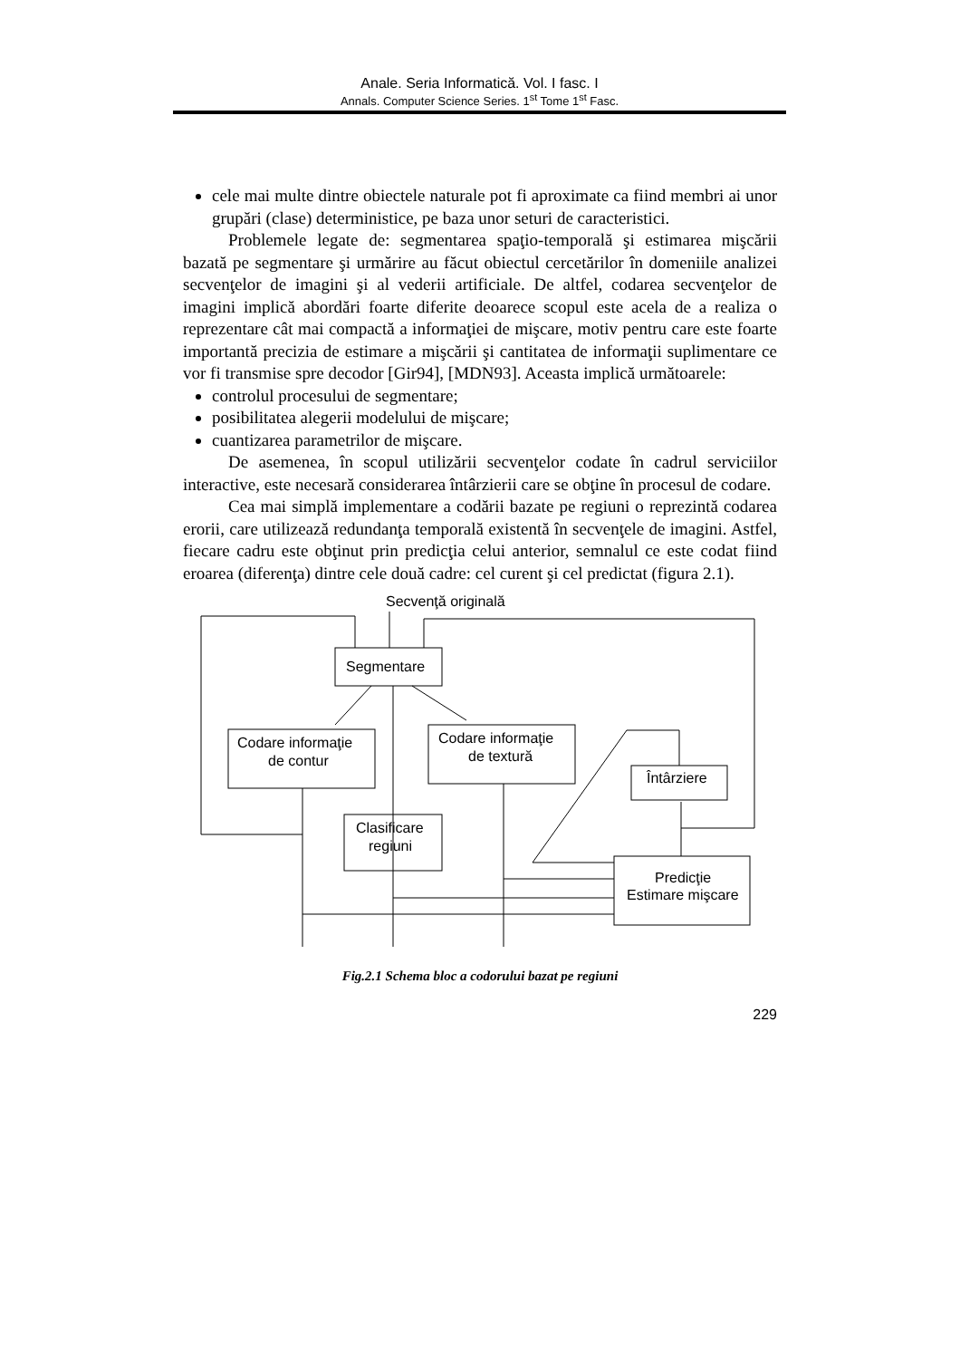Anale. Seria Informatică. Vol. I fasc. I
Annals. Computer Science Series. 1<sup>st</sup> Tome 1<sup>st</sup> Fasc.
cele mai multe dintre obiectele naturale pot fi aproximate ca fiind membri ai unor grupări (clase) deterministice, pe baza unor seturi de caracteristici.
Problemele legate de: segmentarea spaţio-temporală şi estimarea mişcării bazată pe segmentare şi urmărire au făcut obiectul cercetărilor în domeniile analizei secvenţelor de imagini şi al vederii artificiale. De altfel, codarea secvenţelor de imagini implică abordări foarte diferite deoarece scopul este acela de a realiza o reprezentare cât mai compactă a informaţiei de mişcare, motiv pentru care este foarte importantă precizia de estimare a mişcării şi cantitatea de informaţii suplimentare ce vor fi transmise spre decodor [Gir94], [MDN93]. Aceasta implică următoarele:
controlul procesului de segmentare;
posibilitatea alegerii modelului de mişcare;
cuantizarea parametrilor de mişcare.
De asemenea, în scopul utilizării secvenţelor codate în cadrul serviciilor interactive, este necesară considerarea întârzierii care se obţine în procesul de codare.
Cea mai simplă implementare a codării bazate pe regiuni o reprezintă codarea erorii, care utilizează redundanţa temporală existentă în secvenţele de imagini. Astfel, fiecare cadru este obţinut prin predicţia celui anterior, semnalul ce este codat fiind eroarea (diferenţa) dintre cele două cadre: cel curent şi cel predictat (figura 2.1).
Secvenţă originală
Segmentare
Codare informaţie
de contur
Codare informaţie
de textură
Clasificare
regiuni
Întârziere
Predicţie
Estimare mişcare
Fig.2.1 Schema bloc a codorului bazat pe regiuni
229